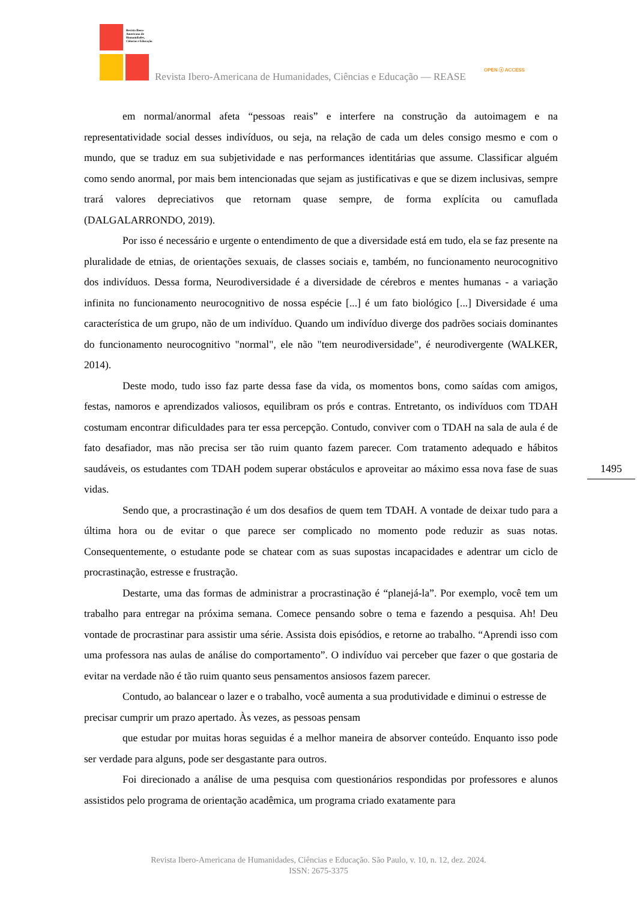Revista Ibero-Americana de Humanidades, Ciências e Educação
Revista Ibero-Americana de Humanidades, Ciências e Educação — REASE
OPEN ⓐ ACCESS
em normal/anormal afeta “pessoas reais” e interfere na construção da autoimagem e na representatividade social desses indivíduos, ou seja, na relação de cada um deles consigo mesmo e com o mundo, que se traduz em sua subjetividade e nas performances identitárias que assume. Classificar alguém como sendo anormal, por mais bem intencionadas que sejam as justificativas e que se dizem inclusivas, sempre trará valores depreciativos que retornam quase sempre, de forma explícita ou camuflada (DALGALARRONDO, 2019).
Por isso é necessário e urgente o entendimento de que a diversidade está em tudo, ela se faz presente na pluralidade de etnias, de orientações sexuais, de classes sociais e, também, no funcionamento neurocognitivo dos indivíduos. Dessa forma, Neurodiversidade é a diversidade de cérebros e mentes humanas - a variação infinita no funcionamento neurocognitivo de nossa espécie [...] é um fato biológico [...] Diversidade é uma característica de um grupo, não de um indivíduo. Quando um indivíduo diverge dos padrões sociais dominantes do funcionamento neurocognitivo "normal", ele não "tem neurodiversidade", é neurodivergente (WALKER, 2014).
Deste modo, tudo isso faz parte dessa fase da vida, os momentos bons, como saídas com amigos, festas, namoros e aprendizados valiosos, equilibram os prós e contras. Entretanto, os indivíduos com TDAH costumam encontrar dificuldades para ter essa percepção. Contudo, conviver com o TDAH na sala de aula é de fato desafiador, mas não precisa ser tão ruim quanto fazem parecer. Com tratamento adequado e hábitos saudáveis, os estudantes com TDAH podem superar obstáculos e aproveitar ao máximo essa nova fase de suas vidas.
Sendo que, a procrastinação é um dos desafios de quem tem TDAH. A vontade de deixar tudo para a última hora ou de evitar o que parece ser complicado no momento pode reduzir as suas notas. Consequentemente, o estudante pode se chatear com as suas supostas incapacidades e adentrar um ciclo de procrastinação, estresse e frustração.
Destarte, uma das formas de administrar a procrastinação é “planejá-la”. Por exemplo, você tem um trabalho para entregar na próxima semana. Comece pensando sobre o tema e fazendo a pesquisa. Ah! Deu vontade de procrastinar para assistir uma série. Assista dois episódios, e retorne ao trabalho. “Aprendi isso com uma professora nas aulas de análise do comportamento”. O indivíduo vai perceber que fazer o que gostaria de evitar na verdade não é tão ruim quanto seus pensamentos ansiosos fazem parecer.
Contudo, ao balancear o lazer e o trabalho, você aumenta a sua produtividade e diminui o estresse de precisar cumprir um prazo apertado. Às vezes, as pessoas pensam
que estudar por muitas horas seguidas é a melhor maneira de absorver conteúdo. Enquanto isso pode ser verdade para alguns, pode ser desgastante para outros.
Foi direcionado a análise de uma pesquisa com questionários respondidas por professores e alunos assistidos pelo programa de orientação acadêmica, um programa criado exatamente para
1495
Revista Ibero-Americana de Humanidades, Ciências e Educação. São Paulo, v. 10, n. 12, dez. 2024.
ISSN: 2675-3375